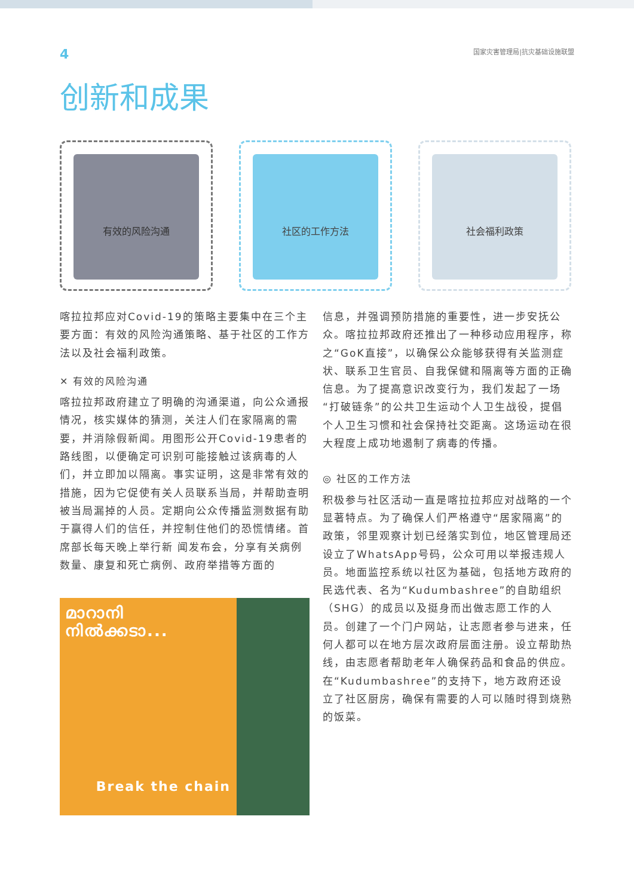4 国家灾害管理局|抗灾基础设施联盟
创新和成果
有效的风险沟通 社区的工作方法 社会福利政策
喀拉拉邦应对Covid-19的策略主要集中在三个主要方面：有效的风险沟通策略、基于社区的工作方法以及社会福利政策。
✕ 有效的风险沟通
喀拉拉邦政府建立了明确的沟通渠道，向公众通报情况，核实媒体的猜测，关注人们在家隔离的需要，并消除假新闻。用图形公开Covid-19患者的路线图，以便确定可识别可能接触过该病毒的人们，并立即加以隔离。事实证明，这是非常有效的措施，因为它促使有关人员联系当局，并帮助查明被当局漏掉的人员。定期向公众传播监测数据有助于赢得人们的信任，并控制住他们的恐慌情绪。首席部长每天晚上举行新 闻发布会，分享有关病例数量、康复和死亡病例、政府举措等方面的
മാറാനി
നിൽക്കടാ...
Break the chain
信息，并强调预防措施的重要性，进一步安抚公众。喀拉拉邦政府还推出了一种移动应用程序，称之“GoK直接”，以确保公众能够获得有关监测症状、联系卫生官员、自我保健和隔离等方面的正确信息。为了提高意识改变行为，我们发起了一场“打破链条”的公共卫生运动个人卫生战役，提倡个人卫生习惯和社会保持社交距离。这场运动在很大程度上成功地遏制了病毒的传播。
◎ 社区的工作方法
积极参与社区活动一直是喀拉拉邦应对战略的一个显著特点。为了确保人们严格遵守“居家隔离”的政策，邻里观察计划已经落实到位，地区管理局还设立了WhatsApp号码，公众可用以举报违规人员。地面监控系统以社区为基础，包括地方政府的民选代表、名为“Kudumbashree”的自助组织（SHG）的成员以及挺身而出做志愿工作的人员。创建了一个门户网站，让志愿者参与进来，任何人都可以在地方层次政府层面注册。设立帮助热线，由志愿者帮助老年人确保药品和食品的供应。在“Kudumbashree”的支持下，地方政府还设立了社区厨房，确保有需要的人可以随时得到烧熟的饭菜。